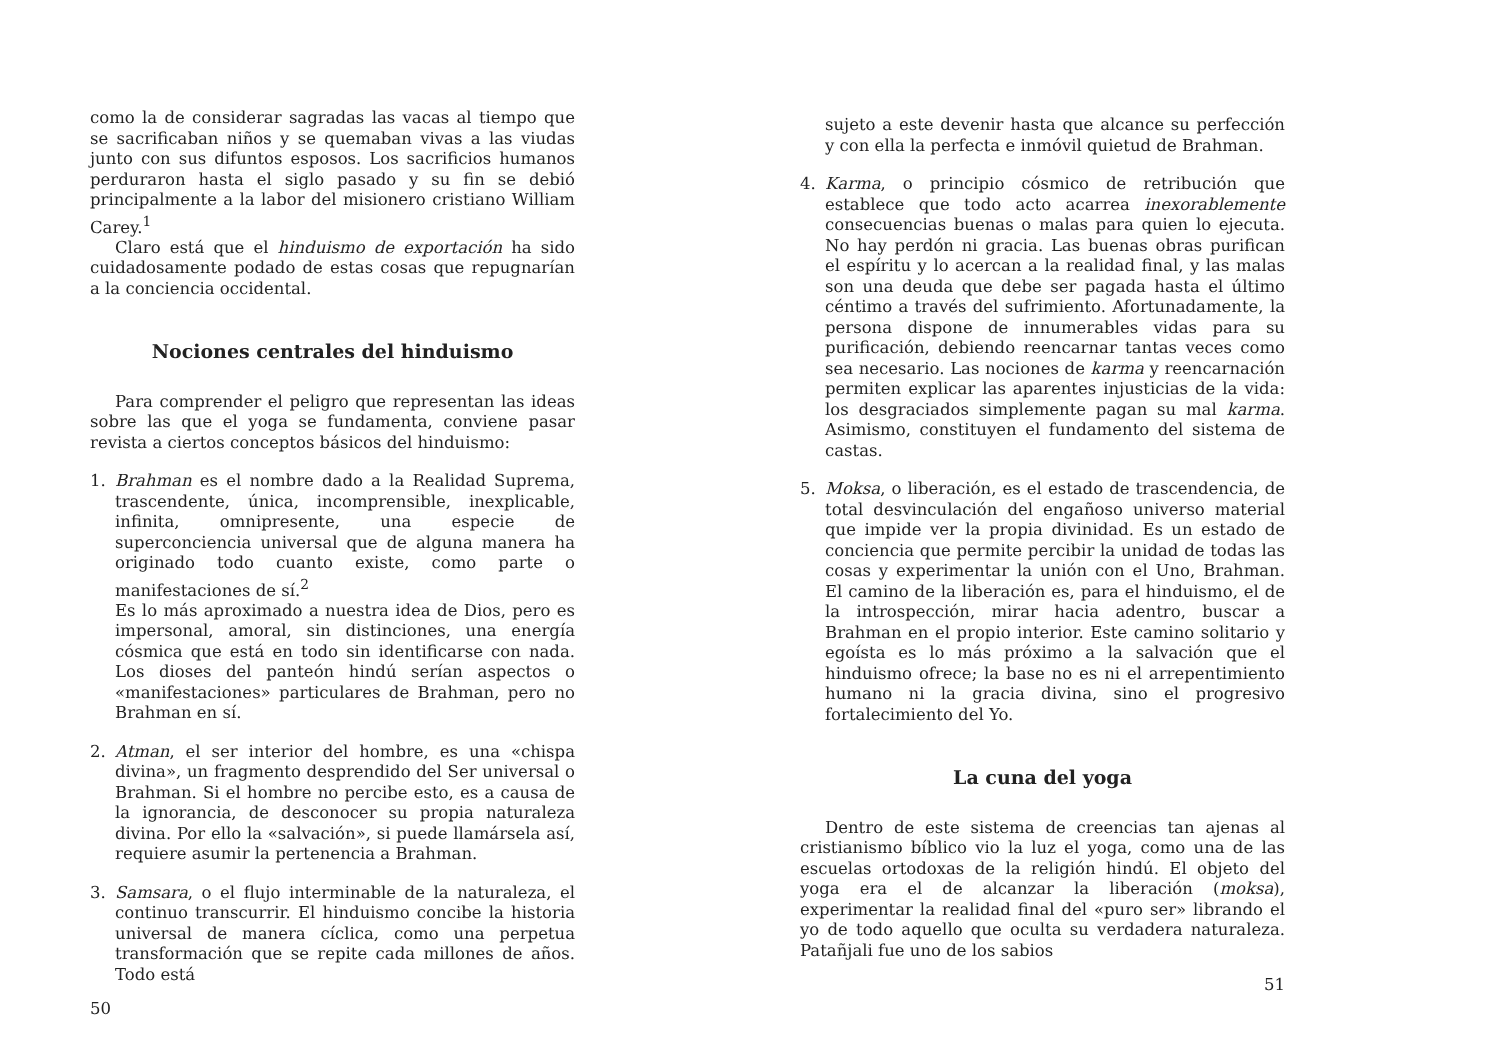como la de considerar sagradas las vacas al tiempo que se sacrificaban niños y se quemaban vivas a las viudas junto con sus difuntos esposos. Los sacrificios humanos perduraron hasta el siglo pasado y su fin se debió principalmente a la labor del misionero cristiano William Carey.<sup>1</sup>
Claro está que el hinduismo de exportación ha sido cuidadosamente podado de estas cosas que repugnarían a la conciencia occidental.
Nociones centrales del hinduismo
Para comprender el peligro que representan las ideas sobre las que el yoga se fundamenta, conviene pasar revista a ciertos conceptos básicos del hinduismo:
1. Brahman es el nombre dado a la Realidad Suprema, trascendente, única, incomprensible, inexplicable, infinita, omnipresente, una especie de superconciencia universal que de alguna manera ha originado todo cuanto existe, como parte o manifestaciones de sí.<sup>2</sup>
Es lo más aproximado a nuestra idea de Dios, pero es impersonal, amoral, sin distinciones, una energía cósmica que está en todo sin identificarse con nada. Los dioses del panteón hindú serían aspectos o «manifestaciones» particulares de Brahman, pero no Brahman en sí.
2. Atman, el ser interior del hombre, es una «chispa divina», un fragmento desprendido del Ser universal o Brahman. Si el hombre no percibe esto, es a causa de la ignorancia, de desconocer su propia naturaleza divina. Por ello la «salvación», si puede llamársela así, requiere asumir la pertenencia a Brahman.
3. Samsara, o el flujo interminable de la naturaleza, el continuo transcurrir. El hinduismo concibe la historia universal de manera cíclica, como una perpetua transformación que se repite cada millones de años. Todo está
50
sujeto a este devenir hasta que alcance su perfección y con ella la perfecta e inmóvil quietud de Brahman.
4. Karma, o principio cósmico de retribución que establece que todo acto acarrea inexorablemente consecuencias buenas o malas para quien lo ejecuta. No hay perdón ni gracia. Las buenas obras purifican el espíritu y lo acercan a la realidad final, y las malas son una deuda que debe ser pagada hasta el último céntimo a través del sufrimiento. Afortunadamente, la persona dispone de innumerables vidas para su purificación, debiendo reencarnar tantas veces como sea necesario. Las nociones de karma y reencarnación permiten explicar las aparentes injusticias de la vida: los desgraciados simplemente pagan su mal karma. Asimismo, constituyen el fundamento del sistema de castas.
5. Moksa, o liberación, es el estado de trascendencia, de total desvinculación del engañoso universo material que impide ver la propia divinidad. Es un estado de conciencia que permite percibir la unidad de todas las cosas y experimentar la unión con el Uno, Brahman. El camino de la liberación es, para el hinduismo, el de la introspección, mirar hacia adentro, buscar a Brahman en el propio interior. Este camino solitario y egoísta es lo más próximo a la salvación que el hinduismo ofrece; la base no es ni el arrepentimiento humano ni la gracia divina, sino el progresivo fortalecimiento del Yo.
La cuna del yoga
Dentro de este sistema de creencias tan ajenas al cristianismo bíblico vio la luz el yoga, como una de las escuelas ortodoxas de la religión hindú. El objeto del yoga era el de alcanzar la liberación (moksa), experimentar la realidad final del «puro ser» librando el yo de todo aquello que oculta su verdadera naturaleza. Patañjali fue uno de los sabios
51